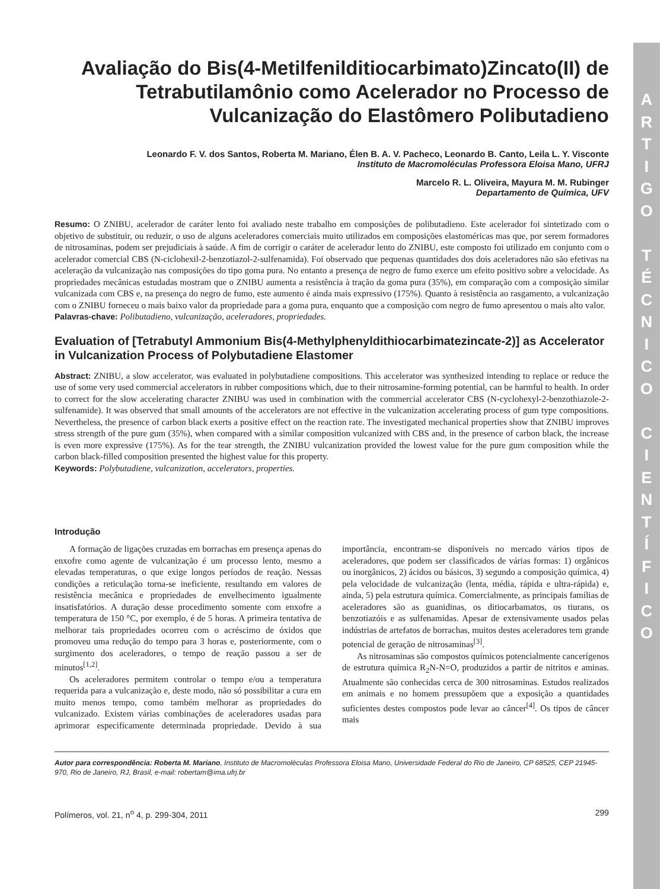A
R
T
I
G
O
T
É
C
N
I
C
O
C
I
E
N
T
Í
F
I
C
O
Avaliação do Bis(4-Metilfenilditiocarbimato)Zincato(II) de Tetrabutilamônio como Acelerador no Processo de Vulcanização do Elastômero Polibutadieno
Leonardo F. V. dos Santos, Roberta M. Mariano, Élen B. A. V. Pacheco, Leonardo B. Canto, Leila L. Y. Visconte
Instituto de Macromoléculas Professora Eloisa Mano, UFRJ
Marcelo R. L. Oliveira, Mayura M. M. Rubinger
Departamento de Química, UFV
Resumo: O ZNIBU, acelerador de caráter lento foi avaliado neste trabalho em composições de polibutadieno. Este acelerador foi sintetizado com o objetivo de substituir, ou reduzir, o uso de alguns aceleradores comerciais muito utilizados em composições elastoméricas mas que, por serem formadores de nitrosaminas, podem ser prejudiciais à saúde. A fim de corrigir o caráter de acelerador lento do ZNIBU, este composto foi utilizado em conjunto com o acelerador comercial CBS (N-ciclohexil-2-benzotiazol-2-sulfenamida). Foi observado que pequenas quantidades dos dois aceleradores não são efetivas na aceleração da vulcanização nas composições do tipo goma pura. No entanto a presença de negro de fumo exerce um efeito positivo sobre a velocidade. As propriedades mecânicas estudadas mostram que o ZNIBU aumenta a resistência à tração da goma pura (35%), em comparação com a composição similar vulcanizada com CBS e, na presença do negro de fumo, este aumento é ainda mais expressivo (175%). Quanto à resistência ao rasgamento, a vulcanização com o ZNIBU forneceu o mais baixo valor da propriedade para a goma pura, enquanto que a composição com negro de fumo apresentou o mais alto valor.
Palavras-chave: Polibutadieno, vulcanização, aceleradores, propriedades.
Evaluation of [Tetrabutyl Ammonium Bis(4-Methylphenyldithiocarbimatezincate-2)] as Accelerator in Vulcanization Process of Polybutadiene Elastomer
Abstract: ZNIBU, a slow accelerator, was evaluated in polybutadiene compositions. This accelerator was synthesized intending to replace or reduce the use of some very used commercial accelerators in rubber compositions which, due to their nitrosamine-forming potential, can be harmful to health. In order to correct for the slow accelerating character ZNIBU was used in combination with the commercial accelerator CBS (N-cyclohexyl-2-benzothiazole-2-sulfenamide). It was observed that small amounts of the accelerators are not effective in the vulcanization accelerating process of gum type compositions. Nevertheless, the presence of carbon black exerts a positive effect on the reaction rate. The investigated mechanical properties show that ZNIBU improves stress strength of the pure gum (35%), when compared with a similar composition vulcanized with CBS and, in the presence of carbon black, the increase is even more expressive (175%). As for the tear strength, the ZNIBU vulcanization provided the lowest value for the pure gum composition while the carbon black-filled composition presented the highest value for this property.
Keywords: Polybutadiene, vulcanization, accelerators, properties.
Introdução
A formação de ligações cruzadas em borrachas em presença apenas do enxofre como agente de vulcanização é um processo lento, mesmo a elevadas temperaturas, o que exige longos períodos de reação. Nessas condições a reticulação torna-se ineficiente, resultando em valores de resistência mecânica e propriedades de envelhecimento igualmente insatisfatórios. A duração desse procedimento somente com enxofre a temperatura de 150 °C, por exemplo, é de 5 horas. A primeira tentativa de melhorar tais propriedades ocorreu com o acréscimo de óxidos que promoveu uma redução do tempo para 3 horas e, posteriormente, com o surgimento dos aceleradores, o tempo de reação passou a ser de minutos<sup>[1,2]</sup>.
Os aceleradores permitem controlar o tempo e/ou a temperatura requerida para a vulcanização e, deste modo, não só possibilitar a cura em muito menos tempo, como também melhorar as propriedades do vulcanizado. Existem várias combinações de aceleradores usadas para aprimorar especificamente determinada propriedade. Devido à sua importância, encontram-se disponíveis no mercado vários tipos de aceleradores, que podem ser classificados de várias formas: 1) orgânicos ou inorgânicos, 2) ácidos ou básicos, 3) segundo a composição química, 4) pela velocidade de vulcanização (lenta, média, rápida e ultra-rápida) e, ainda, 5) pela estrutura química. Comercialmente, as principais famílias de aceleradores são as guanidinas, os ditiocarbamatos, os tiurans, os benzotiazóis e as sulfenamidas. Apesar de extensivamente usados pelas indústrias de artefatos de borrachas, muitos destes aceleradores tem grande potencial de geração de nitrosaminas<sup>[3]</sup>.
As nitrosaminas são compostos químicos potencialmente cancerígenos de estrutura química R<sub>2</sub>N-N=O, produzidos a partir de nitritos e aminas. Atualmente são conhecidas cerca de 300 nitrosaminas. Estudos realizados em animais e no homem pressupõem que a exposição a quantidades suficientes destes compostos pode levar ao câncer<sup>[4]</sup>. Os tipos de câncer mais
Autor para correspondência: Roberta M. Mariano, Instituto de Macromoléculas Professora Eloisa Mano, Universidade Federal do Rio de Janeiro, CP 68525, CEP 21945-970, Rio de Janeiro, RJ, Brasil, e-mail: robertam@ima.ufrj.br
Polímeros, vol. 21, n<sup>o</sup> 4, p. 299-304, 2011 299